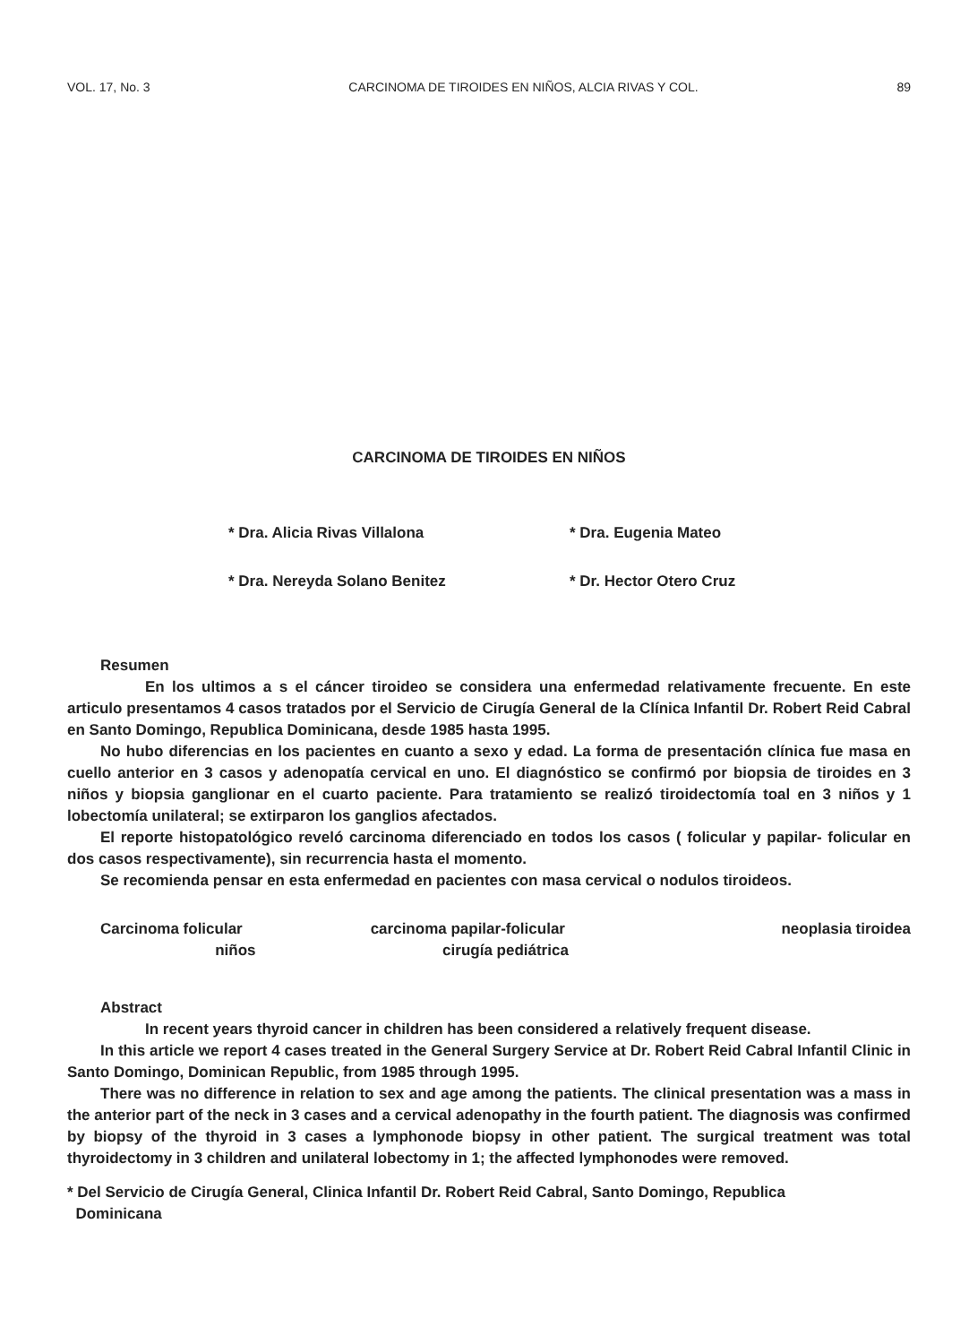VOL. 17, No. 3 CARCINOMA DE TIROIDES EN NIÑOS, ALCIA RIVAS Y COL. 89
CARCINOMA DE TIROIDES EN NIÑOS
* Dra. Alicia Rivas Villalona * Dra. Eugenia Mateo * Dra. Nereyda Solano Benitez * Dr. Hector Otero Cruz
Resumen
En los ultimos a s el cáncer tiroideo se considera una enfermedad relativamente frecuente. En este articulo presentamos 4 casos tratados por el Servicio de Cirugía General de la Clínica Infantil Dr. Robert Reid Cabral en Santo Domingo, Republica Dominicana, desde 1985 hasta 1995.
No hubo diferencias en los pacientes en cuanto a sexo y edad. La forma de presentación clínica fue masa en cuello anterior en 3 casos y adenopatía cervical en uno. El diagnóstico se confirmó por biopsia de tiroides en 3 niños y biopsia ganglionar en el cuarto paciente. Para tratamiento se realizó tiroidectomía toal en 3 niños y 1 lobectomía unilateral; se extirparon los ganglios afectados.
El reporte histopatológico reveló carcinoma diferenciado en todos los casos ( folicular y papilar- folicular en dos casos respectivamente), sin recurrencia hasta el momento.
Se recomienda pensar en esta enfermedad en pacientes con masa cervical o nodulos tiroideos.
Carcinoma folicular carcinoma papilar-folicular neoplasia tiroidea niños cirugía pediátrica
Abstract
In recent years thyroid cancer in children has been considered a relatively frequent disease.
In this article we report 4 cases treated in the General Surgery Service at Dr. Robert Reid Cabral Infantil Clinic in Santo Domingo, Dominican Republic, from 1985 through 1995.
There was no difference in relation to sex and age among the patients. The clinical presentation was a mass in the anterior part of the neck in 3 cases and a cervical adenopathy in the fourth patient. The diagnosis was confirmed by biopsy of the thyroid in 3 cases a lymphonode biopsy in other patient. The surgical treatment was total thyroidectomy in 3 children and unilateral lobectomy in 1; the affected lymphonodes were removed.
* Del Servicio de Cirugía General, Clinica Infantil Dr. Robert Reid Cabral, Santo Domingo, Republica
Dominicana